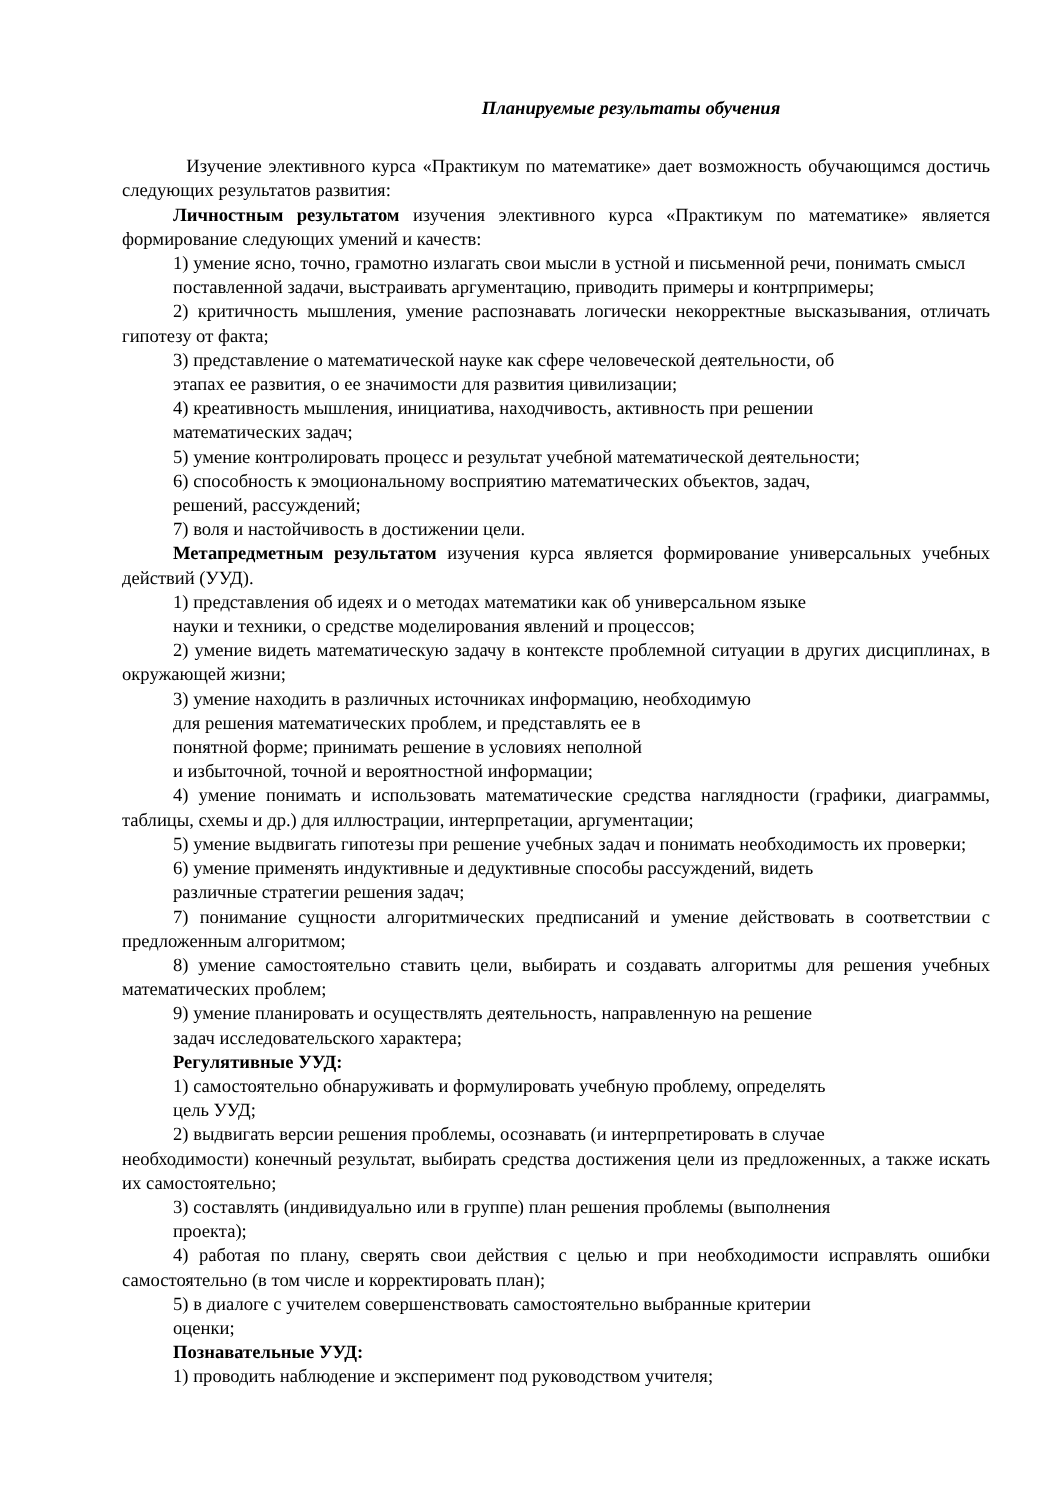Планируемые результаты обучения
Изучение элективного курса «Практикум по математике» дает возможность обучающимся достичь следующих результатов развития:
Личностным результатом изучения элективного курса «Практикум по математике» является формирование следующих умений и качеств:
1) умение ясно, точно, грамотно излагать свои мысли в устной и письменной речи, понимать смысл поставленной задачи, выстраивать аргументацию, приводить примеры и контрпримеры;
2) критичность мышления, умение распознавать логически некорректные высказывания, отличать гипотезу от факта;
3) представление о математической науке как сфере человеческой деятельности, об
этапах ее развития, о ее значимости для развития цивилизации;
4) креативность мышления, инициатива, находчивость, активность при решении
математических задач;
5) умение контролировать процесс и результат учебной математической деятельности;
6) способность к эмоциональному восприятию математических объектов, задач,
решений, рассуждений;
7) воля и настойчивость в достижении цели.
Метапредметным результатом изучения курса является формирование универсальных учебных действий (УУД).
1) представления об идеях и о методах математики как об универсальном языке
науки и техники, о средстве моделирования явлений и процессов;
2) умение видеть математическую задачу в контексте проблемной ситуации в других дисциплинах, в окружающей жизни;
3) умение находить в различных источниках информацию, необходимую
для решения математических проблем, и представлять ее в
понятной форме; принимать решение в условиях неполной
и избыточной, точной и вероятностной информации;
4) умение понимать и использовать математические средства наглядности (графики, диаграммы, таблицы, схемы и др.) для иллюстрации, интерпретации, аргументации;
5) умение выдвигать гипотезы при решение учебных задач и понимать необходимость их проверки;
6) умение применять индуктивные и дедуктивные способы рассуждений, видеть
различные стратегии решения задач;
7) понимание сущности алгоритмических предписаний и умение действовать в соответствии с предложенным алгоритмом;
8) умение самостоятельно ставить цели, выбирать и создавать алгоритмы для решения учебных математических проблем;
9) умение планировать и осуществлять деятельность, направленную на решение
задач исследовательского характера;
Регулятивные УУД:
1) самостоятельно обнаруживать и формулировать учебную проблему, определять
цель УУД;
2) выдвигать версии решения проблемы, осознавать (и интерпретировать в случае
необходимости) конечный результат, выбирать средства достижения цели из предложенных, а также искать их самостоятельно;
3) составлять (индивидуально или в группе) план решения проблемы (выполнения
проекта);
4) работая по плану, сверять свои действия с целью и при необходимости исправлять ошибки самостоятельно (в том числе и корректировать план);
5) в диалоге с учителем совершенствовать самостоятельно выбранные критерии
оценки;
Познавательные УУД:
1) проводить наблюдение и эксперимент под руководством учителя;